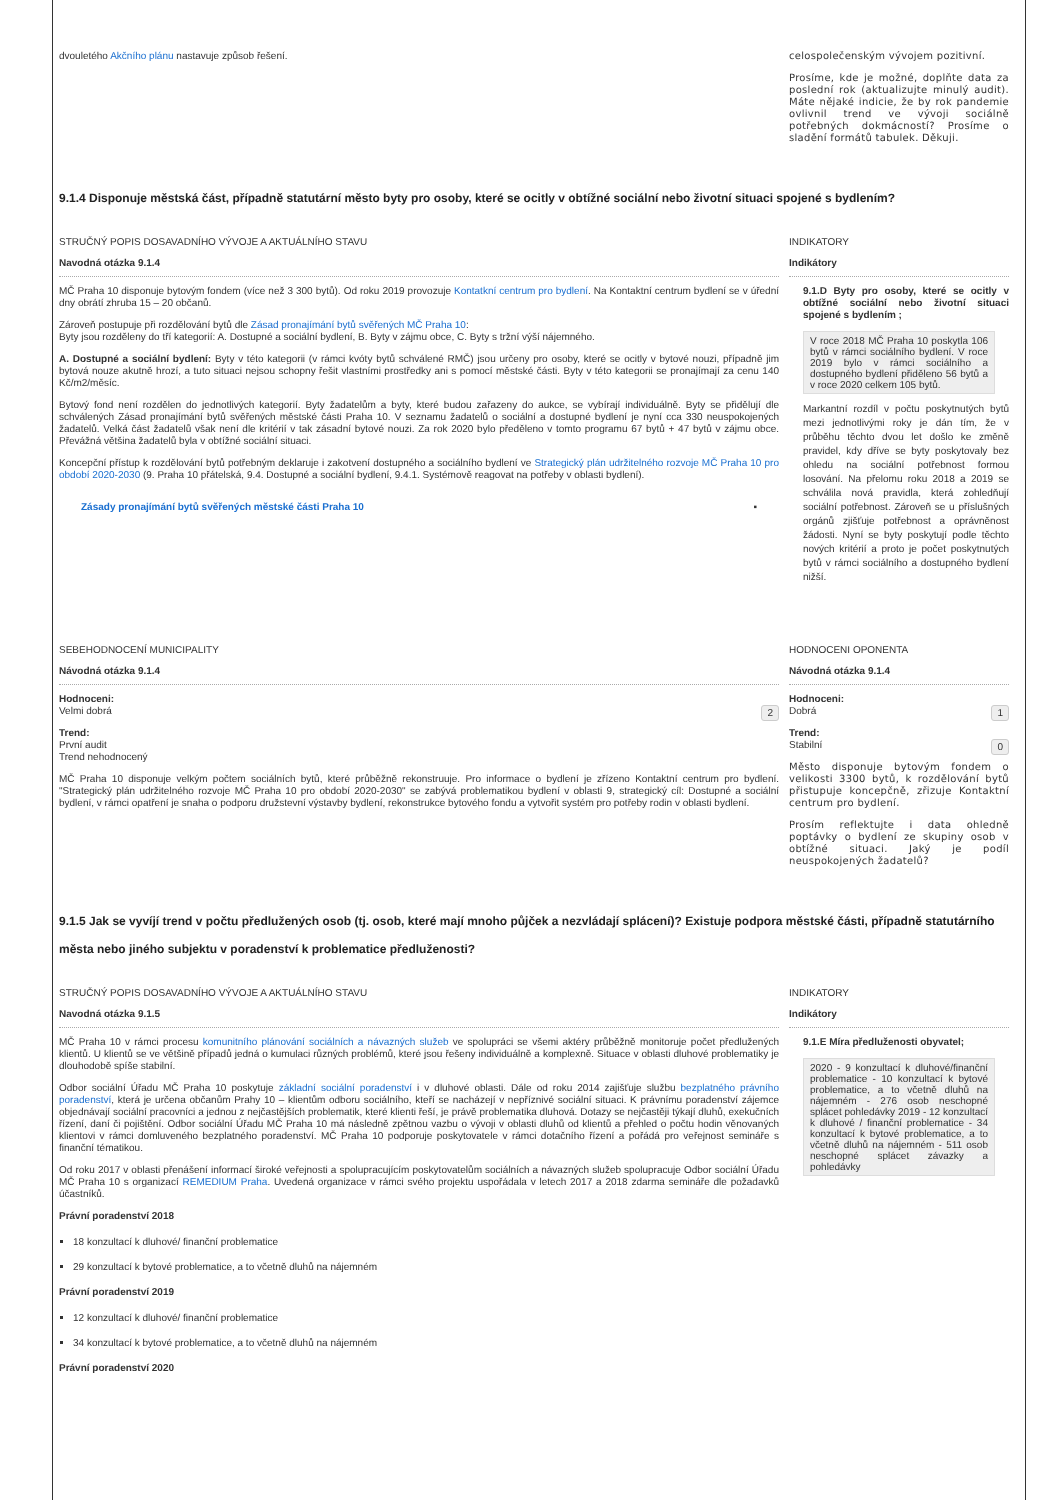dvouletého Akčního plánu nastavuje způsob řešení. celospolečenským vývojem pozitivní.
Prosíme, kde je možné, doplňte data za poslední rok (aktualizujte minulý audit). Máte nějaké indicie, že by rok pandemie ovlivnil trend ve vývoji sociálně potřebných dokmácností? Prosíme o sladění formátů tabulek. Děkuji.
9.1.4 Disponuje městská část, případně statutární město byty pro osoby, které se ocitly v obtížné sociální nebo životní situaci spojené s bydlením?
STRUČNÝ POPIS DOSAVADNÍHO VÝVOJE A AKTUÁLNÍHO STAVU
Navodná otázka 9.1.4
MČ Praha 10 disponuje bytovým fondem (více než 3 300 bytů). Od roku 2019 provozuje Kontatkní centrum pro bydlení. Na Kontaktní centrum bydlení se v úřední dny obrátí zhruba 15 – 20 občanů.
Zároveň postupuje při rozdělování bytů dle Zásad pronajímání bytů svěřených MČ Praha 10:
Byty jsou rozděleny do tří kategorií: A. Dostupné a sociální bydlení, B. Byty v zájmu obce, C. Byty s tržní výší nájemného.
A. Dostupné a sociální bydlení: Byty v této kategorii (v rámci kvóty bytů schválené RMČ) jsou určeny pro osoby, které se ocitly v bytové nouzi, případně jim bytová nouze akutně hrozí, a tuto situaci nejsou schopny řešit vlastními prostředky ani s pomocí městské části. Byty v této kategorii se pronajímají za cenu 140 Kč/m2/měsíc.
Bytový fond není rozdělen do jednotlivých kategorií. Byty žadatelům a byty, které budou zařazeny do aukce, se vybírají individuálně. Byty se přidělují dle schválených Zásad pronajímání bytů svěřených městské části Praha 10. V seznamu žadatelů o sociální a dostupné bydlení je nyní cca 330 neuspokojených žadatelů. Velká část žadatelů však není dle kritérií v tak zásadní bytové nouzi. Za rok 2020 bylo předěleno v tomto programu 67 bytů + 47 bytů v zájmu obce. Převážná většina žadatelů byla v obtížné sociální situaci.
Koncepční přístup k rozdělování bytů potřebným deklaruje i zakotvení dostupného a sociálního bydlení ve Strategický plán udržitelného rozvoje MČ Praha 10 pro období 2020-2030 (9. Praha 10 přátelská, 9.4. Dostupné a sociální bydlení, 9.4.1. Systémově reagovat na potřeby v oblasti bydlení).
Zásady pronajímání bytů svěřených městské části Praha 10 ▪
INDIKATORY
Indikátory
9.1.D Byty pro osoby, které se ocitly v obtížné sociální nebo životní situaci spojené s bydlením ;
V roce 2018 MČ Praha 10 poskytla 106 bytů v rámci sociálního bydlení. V roce 2019 bylo v rámci sociálního a dostupného bydlení přiděleno 56 bytů a v roce 2020 celkem 105 bytů.
Markantní rozdíl v počtu poskytnutých bytů mezi jednotlivými roky je dán tím, že v průběhu těchto dvou let došlo ke změně pravidel, kdy dříve se byty poskytovaly bez ohledu na sociální potřebnost formou losování. Na přelomu roku 2018 a 2019 se schválila nová pravidla, která zohledňují sociální potřebnost. Zároveň se u příslušných orgánů zjišťuje potřebnost a oprávněnost žádosti. Nyní se byty poskytují podle těchto nových kritérií a proto je počet poskytnutých bytů v rámci sociálního a dostupného bydlení nižší.
SEBEHODNOCENÍ MUNICIPALITY
Návodná otázka 9.1.4
Hodnoceni:
Velmi dobrá 2
Trend:
První audit
Trend nehodnocený
MČ Praha 10 disponuje velkým počtem sociálních bytů, které průběžně rekonstruuje. Pro informace o bydlení je zřízeno Kontaktní centrum pro bydlení. "Strategický plán udržitelného rozvoje MČ Praha 10 pro období 2020-2030" se zabývá problematikou bydlení v oblasti 9, strategický cíl: Dostupné a sociální bydlení, v rámci opatření je snaha o podporu družstevní výstavby bydlení, rekonstrukce bytového fondu a vytvořit systém pro potřeby rodin v oblasti bydlení.
HODNOCENI OPONENTA
Návodná otázka 9.1.4
Hodnoceni:
Dobrá 1
Trend:
Stabilní 0
Město disponuje bytovým fondem o velikosti 3300 bytů, k rozdělování bytů přistupuje koncepčně, zřizuje Kontaktní centrum pro bydlení.
Prosím reflektujte i data ohledně poptávky o bydlení ze skupiny osob v obtížné situaci. Jaký je podíl neuspokojených žadatelů?
9.1.5 Jak se vyvíjí trend v počtu předlužených osob (tj. osob, které mají mnoho půjček a nezvládají splácení)? Existuje podpora městské části, případně statutárního města nebo jiného subjektu v poradenství k problematice předluženosti?
STRUČNÝ POPIS DOSAVADNÍHO VÝVOJE A AKTUÁLNÍHO STAVU
Navodná otázka 9.1.5
MČ Praha 10 v rámci procesu komunitního plánování sociálních a návazných služeb ve spolupráci se všemi aktéry průběžně monitoruje počet předlužených klientů. U klientů se ve většině případů jedná o kumulaci různých problémů, které jsou řešeny individuálně a komplexně. Situace v oblasti dluhové problematiky je dlouhodobě spíše stabilní.
Odbor sociální Úřadu MČ Praha 10 poskytuje základní sociální poradenství i v dluhové oblasti. Dále od roku 2014 zajišťuje službu bezplatného právního poradenství, která je určena občanům Prahy 10 – klientům odboru sociálního, kteří se nacházejí v nepříznivé sociální situaci. K právnímu poradenství zájemce objednávají sociální pracovníci a jednou z nejčastějších problematik, které klienti řeší, je právě problematika dluhová. Dotazy se nejčastěji týkají dluhů, exekučních řízení, daní či pojištění. Odbor sociální Úřadu MČ Praha 10 má následně zpětnou vazbu o vývoji v oblasti dluhů od klientů a přehled o počtu hodin věnovaných klientovi v rámci domluveného bezplatného poradenství. MČ Praha 10 podporuje poskytovatele v rámci dotačního řízení a pořádá pro veřejnost semináře s finanční tématikou.
Od roku 2017 v oblasti přenášení informací široké veřejnosti a spolupracujícím poskytovatelům sociálních a návazných služeb spolupracuje Odbor sociální Úřadu MČ Praha 10 s organizací REMEDIUM Praha. Uvedená organizace v rámci svého projektu uspořádala v letech 2017 a 2018 zdarma semináře dle požadavků účastníků.
Právní poradenství 2018
18 konzultací k dluhové/ finanční problematice
29 konzultací k bytové problematice, a to včetně dluhů na nájemném
Právní poradenství 2019
12 konzultací k dluhové/ finanční problematice
34 konzultací k bytové problematice, a to včetně dluhů na nájemném
Právní poradenství 2020
INDIKATORY
Indikátory
9.1.E Míra předluženosti obyvatel;
2020 - 9 konzultací k dluhové/finanční problematice - 10 konzultací k bytové problematice, a to včetně dluhů na nájemném - 276 osob neschopné splácet pohledávky 2019 - 12 konzultací k dluhové / finanční problematice - 34 konzultací k bytové problematice, a to včetně dluhů na nájemném - 511 osob neschopné splácet závazky a pohledávky